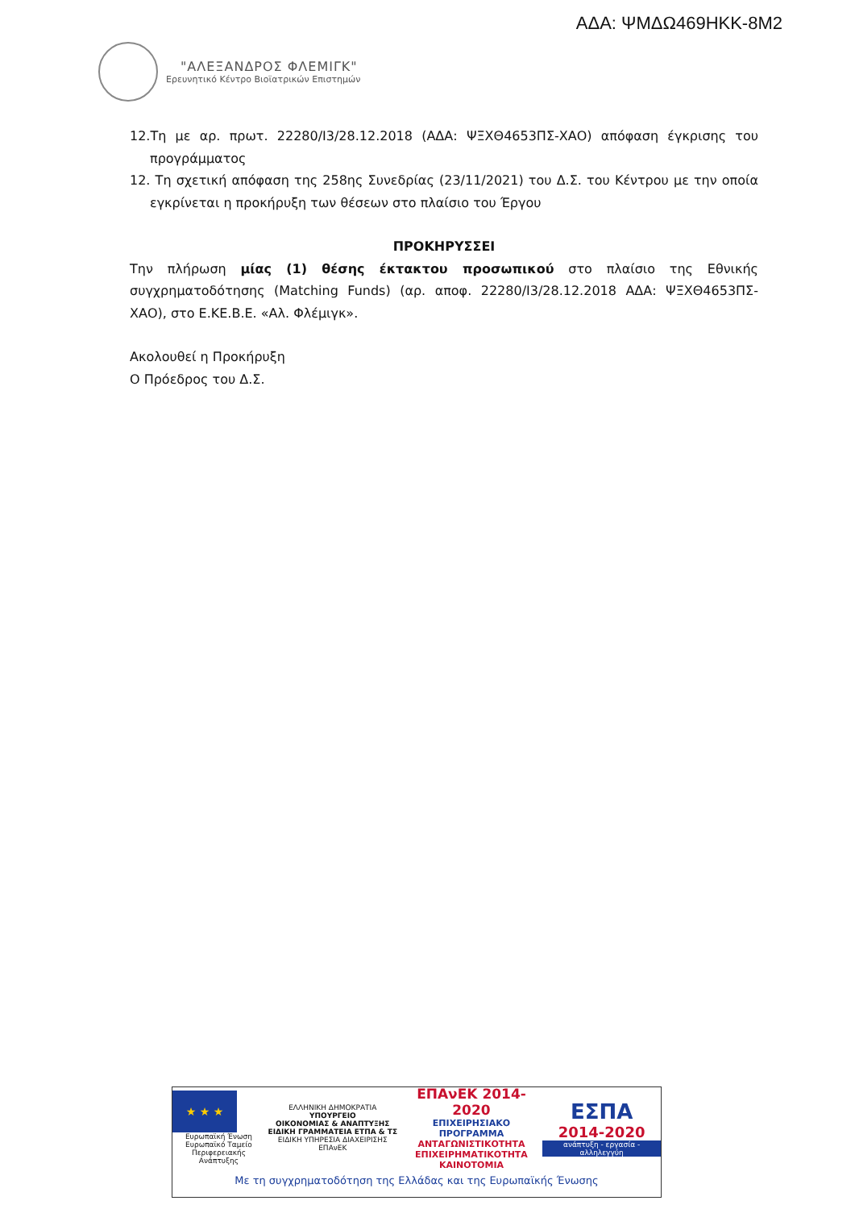ΑΔΑ: ΨΜΔΩ469ΗΚΚ-8Μ2
"ΑΛΕΞΑΝΔΡΟΣ ΦΛΕΜΙΓΚ"
Ερευνητικό Κέντρο Βιοϊατρικών Επιστημών
12.Τη με αρ. πρωτ. 22280/Ι3/28.12.2018 (ΑΔΑ: ΨΞΧΘ4653ΠΣ-ΧΑΟ) απόφαση έγκρισης του προγράμματος
12. Τη σχετική απόφαση της 258ης Συνεδρίας (23/11/2021) του Δ.Σ. του Κέντρου με την οποία εγκρίνεται η προκήρυξη των θέσεων στο πλαίσιο του Έργου
ΠΡΟΚΗΡΥΣΣΕΙ
Την πλήρωση μίας (1) θέσης έκτακτου προσωπικού στο πλαίσιο της Εθνικής συγχρηματοδότησης (Matching Funds) (αρ. αποφ. 22280/Ι3/28.12.2018 ΑΔΑ: ΨΞΧΘ4653ΠΣ-ΧΑΟ), στο Ε.ΚΕ.Β.Ε. «Αλ. Φλέμιγκ».
Ακολουθεί η Προκήρυξη
Ο Πρόεδρος του Δ.Σ.
★ ★ ★
Ευρωπαϊκή Ένωση
Ευρωπαϊκό Ταμείο
Περιφερειακής Ανάπτυξης
ΕΛΛΗΝΙΚΗ ΔΗΜΟΚΡΑΤΙΑ
ΥΠΟΥΡΓΕΙΟ
ΟΙΚΟΝΟΜΙΑΣ & ΑΝΑΠΤΥΞΗΣ
ΕΙΔΙΚΗ ΓΡΑΜΜΑΤΕΙΑ ΕΤΠΑ & ΤΣ
ΕΙΔΙΚΗ ΥΠΗΡΕΣΙΑ ΔΙΑΧΕΙΡΙΣΗΣ ΕΠΑνΕΚ
ΕΠΑνΕΚ 2014-2020
ΕΠΙΧΕΙΡΗΣΙΑΚΟ ΠΡΟΓΡΑΜΜΑ
ΑΝΤΑΓΩΝΙΣΤΙΚΟΤΗΤΑ
ΕΠΙΧΕΙΡΗΜΑΤΙΚΟΤΗΤΑ
ΚΑΙΝΟΤΟΜΙΑ
ΕΣΠΑ
2014-2020
ανάπτυξη - εργασία - αλληλεγγύη
Με τη συγχρηματοδότηση της Ελλάδας και της Ευρωπαϊκής Ένωσης